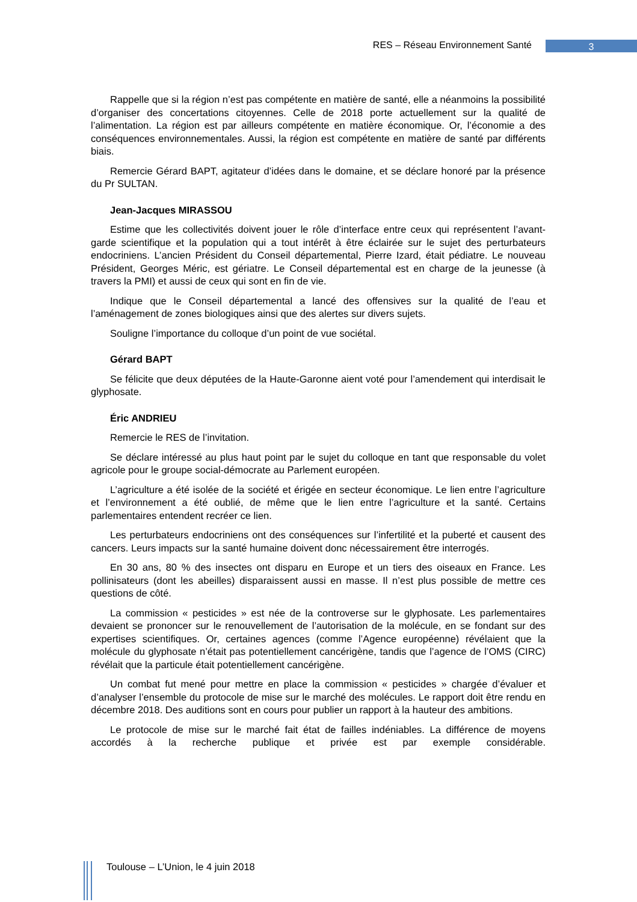RES – Réseau Environnement Santé 3
Rappelle que si la région n’est pas compétente en matière de santé, elle a néanmoins la possibilité d’organiser des concertations citoyennes. Celle de 2018 porte actuellement sur la qualité de l’alimentation. La région est par ailleurs compétente en matière économique. Or, l’économie a des conséquences environnementales. Aussi, la région est compétente en matière de santé par différents biais.
Remercie Gérard BAPT, agitateur d’idées dans le domaine, et se déclare honoré par la présence du Pr SULTAN.
Jean-Jacques MIRASSOU
Estime que les collectivités doivent jouer le rôle d’interface entre ceux qui représentent l’avant-garde scientifique et la population qui a tout intérêt à être éclairée sur le sujet des perturbateurs endocriniens. L’ancien Président du Conseil départemental, Pierre Izard, était pédiatre. Le nouveau Président, Georges Méric, est gériatre. Le Conseil départemental est en charge de la jeunesse (à travers la PMI) et aussi de ceux qui sont en fin de vie.
Indique que le Conseil départemental a lancé des offensives sur la qualité de l’eau et l’aménagement de zones biologiques ainsi que des alertes sur divers sujets.
Souligne l’importance du colloque d’un point de vue sociétal.
Gérard BAPT
Se félicite que deux députées de la Haute-Garonne aient voté pour l’amendement qui interdisait le glyphosate.
Éric ANDRIEU
Remercie le RES de l’invitation.
Se déclare intéressé au plus haut point par le sujet du colloque en tant que responsable du volet agricole pour le groupe social-démocrate au Parlement européen.
L’agriculture a été isolée de la société et érigée en secteur économique. Le lien entre l’agriculture et l’environnement a été oublié, de même que le lien entre l’agriculture et la santé. Certains parlementaires entendent recréer ce lien.
Les perturbateurs endocriniens ont des conséquences sur l’infertilité et la puberté et causent des cancers. Leurs impacts sur la santé humaine doivent donc nécessairement être interrogés.
En 30 ans, 80 % des insectes ont disparu en Europe et un tiers des oiseaux en France. Les pollinisateurs (dont les abeilles) disparaissent aussi en masse. Il n’est plus possible de mettre ces questions de côté.
La commission « pesticides » est née de la controverse sur le glyphosate. Les parlementaires devaient se prononcer sur le renouvellement de l’autorisation de la molécule, en se fondant sur des expertises scientifiques. Or, certaines agences (comme l’Agence européenne) révélaient que la molécule du glyphosate n’était pas potentiellement cancérigène, tandis que l’agence de l’OMS (CIRC) révélait que la particule était potentiellement cancérigène.
Un combat fut mené pour mettre en place la commission « pesticides » chargée d’évaluer et d’analyser l’ensemble du protocole de mise sur le marché des molécules. Le rapport doit être rendu en décembre 2018. Des auditions sont en cours pour publier un rapport à la hauteur des ambitions.
Le protocole de mise sur le marché fait état de failles indéniables. La différence de moyens accordés à la recherche publique et privée est par exemple considérable.
Toulouse – L’Union, le 4 juin 2018